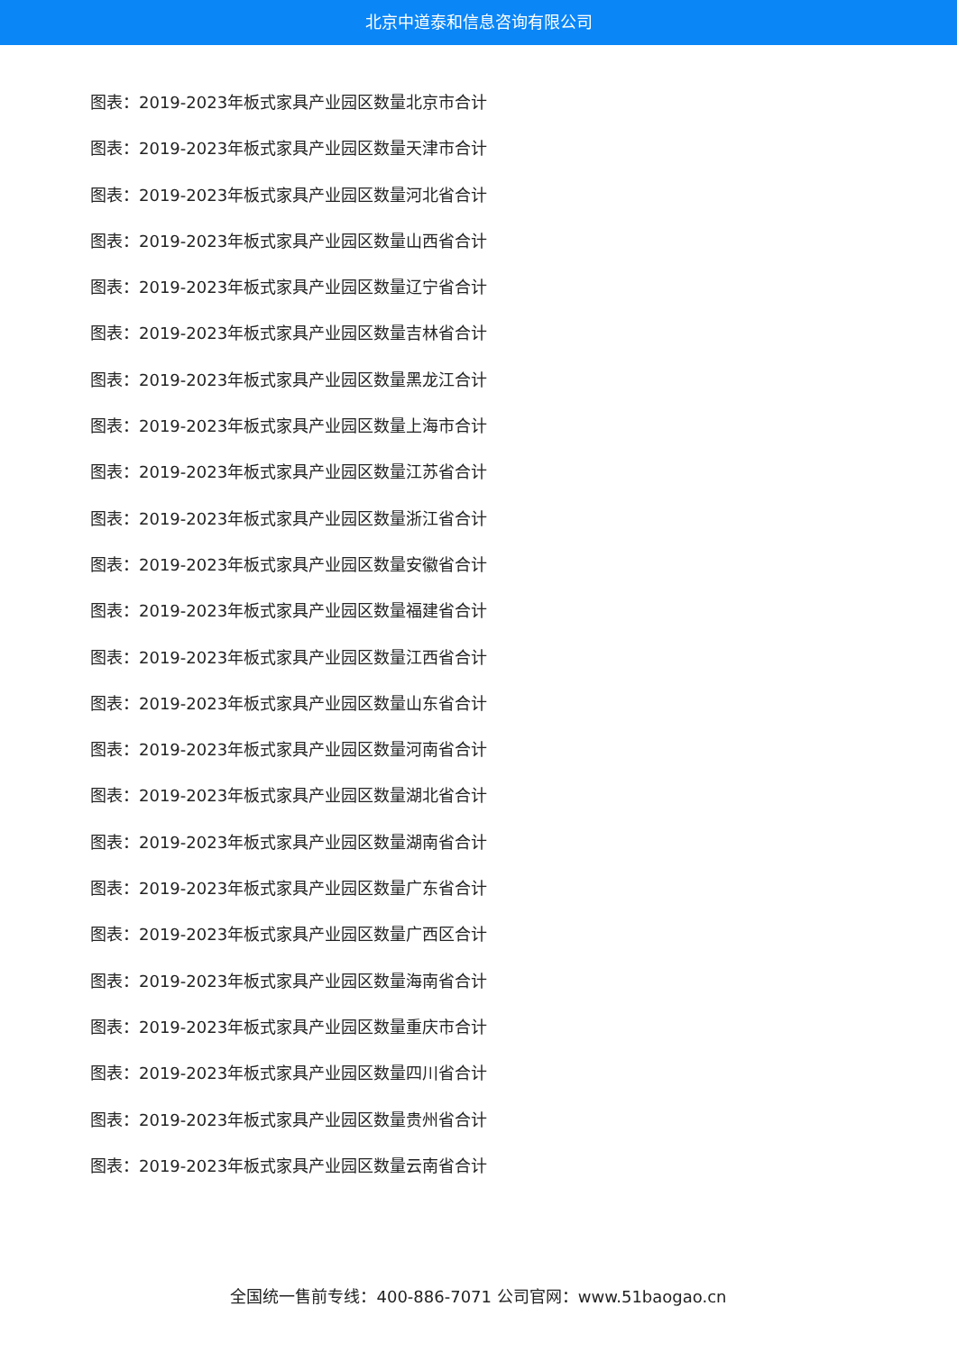北京中道泰和信息咨询有限公司
图表：2019-2023年板式家具产业园区数量北京市合计
图表：2019-2023年板式家具产业园区数量天津市合计
图表：2019-2023年板式家具产业园区数量河北省合计
图表：2019-2023年板式家具产业园区数量山西省合计
图表：2019-2023年板式家具产业园区数量辽宁省合计
图表：2019-2023年板式家具产业园区数量吉林省合计
图表：2019-2023年板式家具产业园区数量黑龙江合计
图表：2019-2023年板式家具产业园区数量上海市合计
图表：2019-2023年板式家具产业园区数量江苏省合计
图表：2019-2023年板式家具产业园区数量浙江省合计
图表：2019-2023年板式家具产业园区数量安徽省合计
图表：2019-2023年板式家具产业园区数量福建省合计
图表：2019-2023年板式家具产业园区数量江西省合计
图表：2019-2023年板式家具产业园区数量山东省合计
图表：2019-2023年板式家具产业园区数量河南省合计
图表：2019-2023年板式家具产业园区数量湖北省合计
图表：2019-2023年板式家具产业园区数量湖南省合计
图表：2019-2023年板式家具产业园区数量广东省合计
图表：2019-2023年板式家具产业园区数量广西区合计
图表：2019-2023年板式家具产业园区数量海南省合计
图表：2019-2023年板式家具产业园区数量重庆市合计
图表：2019-2023年板式家具产业园区数量四川省合计
图表：2019-2023年板式家具产业园区数量贵州省合计
图表：2019-2023年板式家具产业园区数量云南省合计
全国统一售前专线：400-886-7071 公司官网：www.51baogao.cn